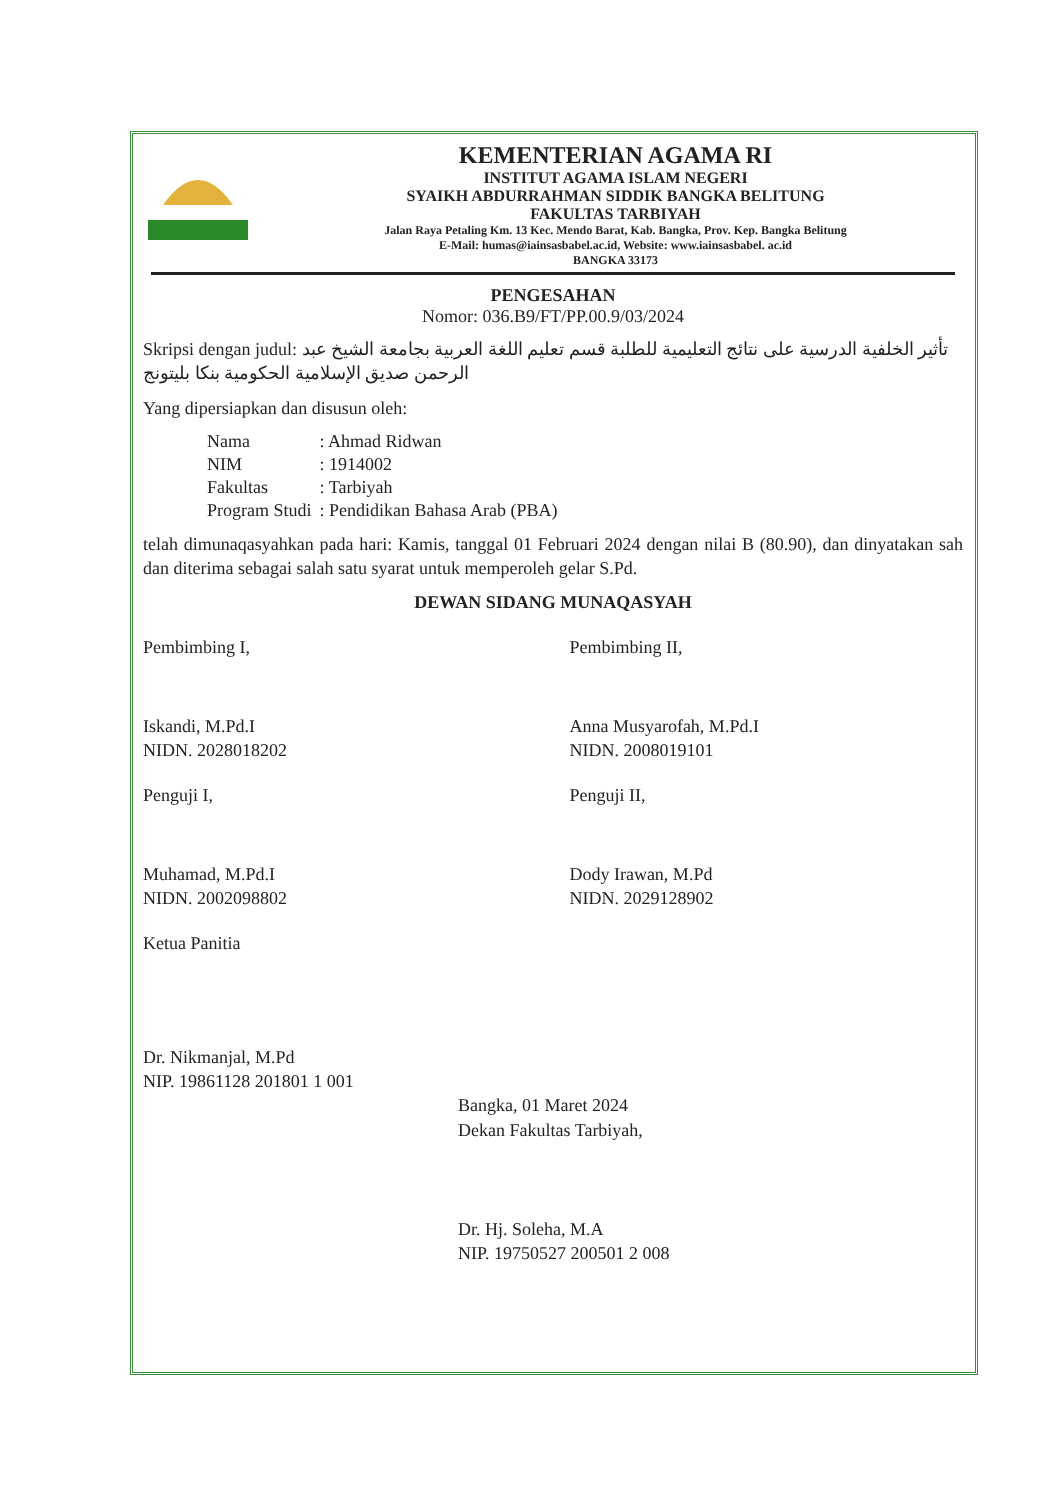KEMENTERIAN AGAMA RI
INSTITUT AGAMA ISLAM NEGERI
SYAIKH ABDURRAHMAN SIDDIK BANGKA BELITUNG
FAKULTAS TARBIYAH
Jalan Raya Petaling Km. 13 Kec. Mendo Barat, Kab. Bangka, Prov. Kep. Bangka Belitung
E-Mail: humas@iainsasbabel.ac.id, Website: www.iainsasbabel. ac.id
BANGKA 33173
PENGESAHAN
Nomor: 036.B9/FT/PP.00.9/03/2024
Skripsi dengan judul: تأثير الخلفية الدرسية على نتائج التعليمية للطلبة قسم تعليم اللغة العربية بجامعة الشيخ عبد الرحمن صديق الإسلامية الحكومية بنكا بليتونج
Yang dipersiapkan dan disusun oleh:
| Nama | : Ahmad Ridwan |
| NIM | : 1914002 |
| Fakultas | : Tarbiyah |
| Program Studi | : Pendidikan Bahasa Arab (PBA) |
telah dimunaqasyahkan pada hari: Kamis, tanggal 01 Februari 2024 dengan nilai B (80.90), dan dinyatakan sah dan diterima sebagai salah satu syarat untuk memperoleh gelar S.Pd.
DEWAN SIDANG MUNAQASYAH
Pembimbing I,
Iskandi, M.Pd.I
NIDN. 2028018202
Pembimbing II,
Anna Musyarofah, M.Pd.I
NIDN. 2008019101
Penguji I,
Muhamad, M.Pd.I
NIDN. 2002098802
Penguji II,
Dody Irawan, M.Pd
NIDN. 2029128902
Ketua Panitia
Dr. Nikmanjal, M.Pd
NIP. 19861128 201801 1 001
Bangka, 01 Maret 2024
Dekan Fakultas Tarbiyah,
Dr. Hj. Soleha, M.A
NIP. 19750527 200501 2 008